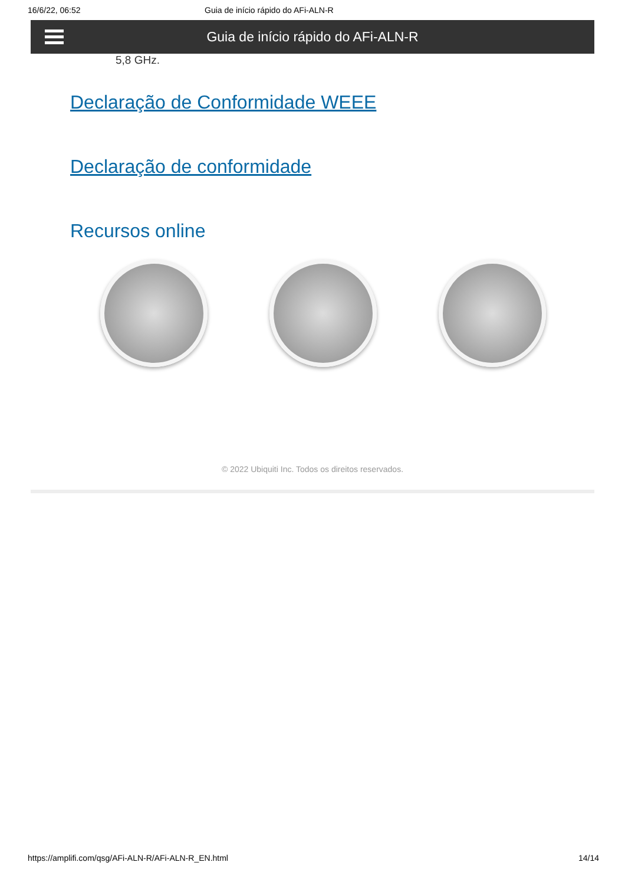16/6/22, 06:52 Guia de início rápido do AFi-ALN-R
Guia de início rápido do AFi-ALN-R
5,8 GHz.
Declaração de Conformidade WEEE
Declaração de conformidade
Recursos online
© 2022 Ubiquiti Inc. Todos os direitos reservados.
https://amplifi.com/qsg/AFi-ALN-R/AFi-ALN-R_EN.html 14/14